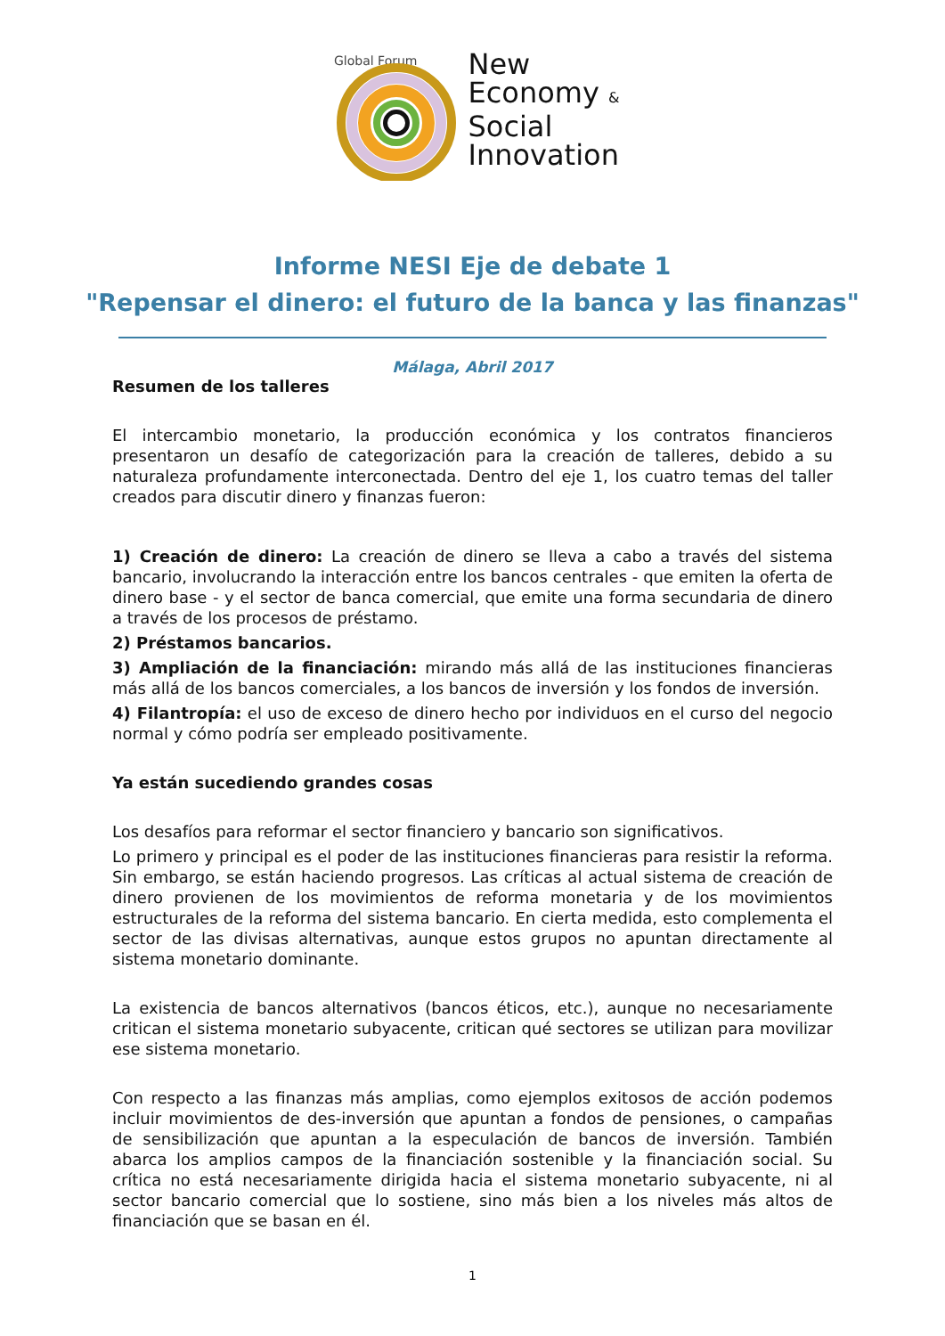Global Forum
New
Economy &
Social
Innovation
Informe NESI Eje de debate 1
"Repensar el dinero: el futuro de la banca y las finanzas"
Málaga, Abril 2017
Resumen de los talleres
El intercambio monetario, la producción económica y los contratos financieros presentaron un desafío de categorización para la creación de talleres, debido a su naturaleza profundamente interconectada. Dentro del eje 1, los cuatro temas del taller creados para discutir dinero y finanzas fueron:
1) Creación de dinero: La creación de dinero se lleva a cabo a través del sistema bancario, involucrando la interacción entre los bancos centrales - que emiten la oferta de dinero base - y el sector de banca comercial, que emite una forma secundaria de dinero a través de los procesos de préstamo.
2) Préstamos bancarios.
3) Ampliación de la financiación: mirando más allá de las instituciones financieras más allá de los bancos comerciales, a los bancos de inversión y los fondos de inversión.
4) Filantropía: el uso de exceso de dinero hecho por individuos en el curso del negocio normal y cómo podría ser empleado positivamente.
Ya están sucediendo grandes cosas
Los desafíos para reformar el sector financiero y bancario son significativos.
Lo primero y principal es el poder de las instituciones financieras para resistir la reforma. Sin embargo, se están haciendo progresos. Las críticas al actual sistema de creación de dinero provienen de los movimientos de reforma monetaria y de los movimientos estructurales de la reforma del sistema bancario. En cierta medida, esto complementa el sector de las divisas alternativas, aunque estos grupos no apuntan directamente al sistema monetario dominante.
La existencia de bancos alternativos (bancos éticos, etc.), aunque no necesariamente critican el sistema monetario subyacente, critican qué sectores se utilizan para movilizar ese sistema monetario.
Con respecto a las finanzas más amplias, como ejemplos exitosos de acción podemos incluir movimientos de des-inversión que apuntan a fondos de pensiones, o campañas de sensibilización que apuntan a la especulación de bancos de inversión. También abarca los amplios campos de la financiación sostenible y la financiación social. Su crítica no está necesariamente dirigida hacia el sistema monetario subyacente, ni al sector bancario comercial que lo sostiene, sino más bien a los niveles más altos de financiación que se basan en él.
1